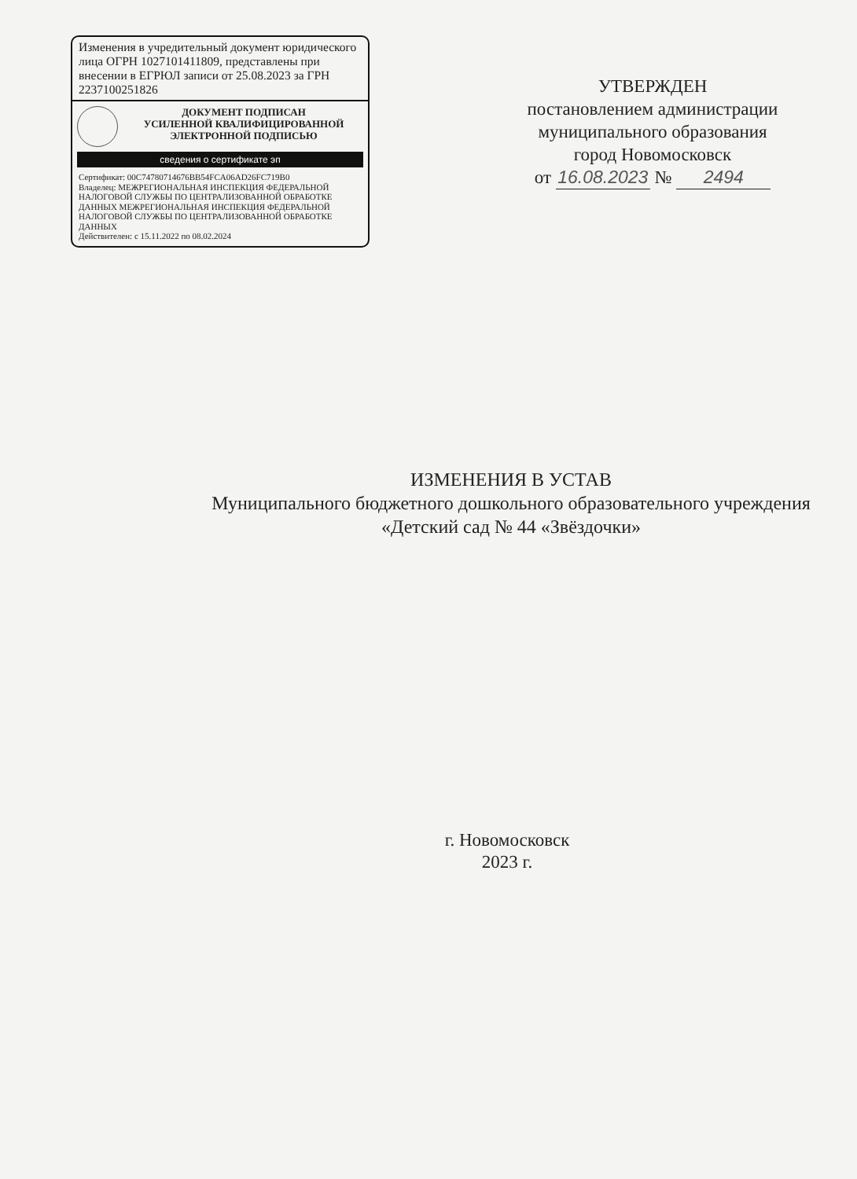Изменения в учредительный документ юридического лица ОГРН 1027101411809, представлены при внесении в ЕГРЮЛ записи от 25.08.2023 за ГРН 2237100251826
ДОКУМЕНТ ПОДПИСАН
УСИЛЕННОЙ КВАЛИФИЦИРОВАННОЙ
ЭЛЕКТРОННОЙ ПОДПИСЬЮ
сведения о сертификате эп
Сертификат: 00C74780714676BB54FCA06AD26FC719B0
Владелец: МЕЖРЕГИОНАЛЬНАЯ ИНСПЕКЦИЯ ФЕДЕРАЛЬНОЙ НАЛОГОВОЙ СЛУЖБЫ ПО ЦЕНТРАЛИЗОВАННОЙ ОБРАБОТКЕ ДАННЫХ МЕЖРЕГИОНАЛЬНАЯ ИНСПЕКЦИЯ ФЕДЕРАЛЬНОЙ НАЛОГОВОЙ СЛУЖБЫ ПО ЦЕНТРАЛИЗОВАННОЙ ОБРАБОТКЕ ДАННЫХ
Действителен: с 15.11.2022 по 08.02.2024
УТВЕРЖДЕН
постановлением администрации
муниципального образования
город Новомосковск
от 16.08.2023 № 2494
ИЗМЕНЕНИЯ В УСТАВ
Муниципального бюджетного дошкольного образовательного учреждения
«Детский сад № 44 «Звёздочки»
г. Новомосковск
2023 г.